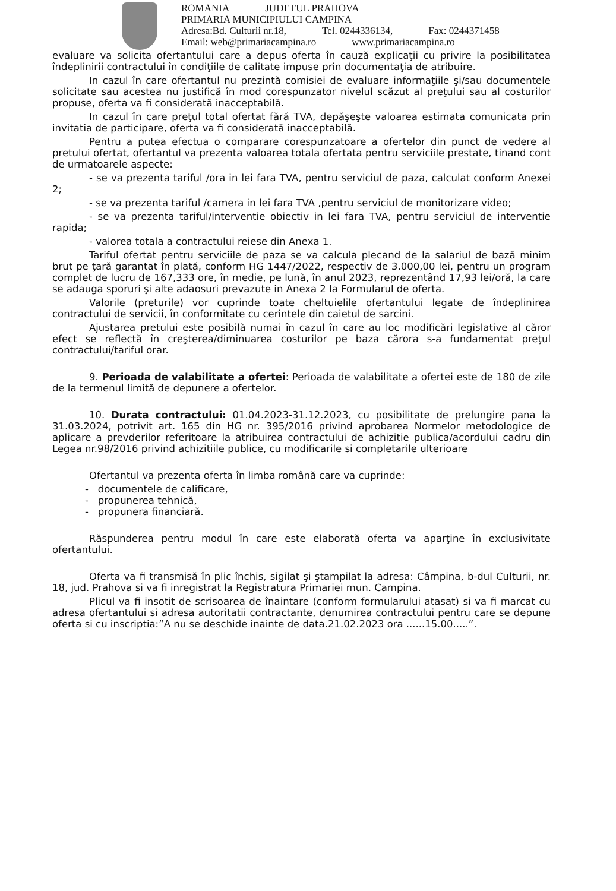ROMANIA JUDETUL PRAHOVA
PRIMARIA MUNICIPIULUI CAMPINA
Adresa:Bd. Culturii nr.18, Tel. 0244336134, Fax: 0244371458
Email: web@primariacampina.ro www.primariacampina.ro
evaluare va solicita ofertantului care a depus oferta în cauză explicaţii cu privire la posibilitatea îndeplinirii contractului în condiţiile de calitate impuse prin documentaţia de atribuire.
In cazul în care ofertantul nu prezintă comisiei de evaluare informaţiile şi/sau documentele solicitate sau acestea nu justifică în mod corespunzator nivelul scăzut al preţului sau al costurilor propuse, oferta va fi considerată inacceptabilă.
In cazul în care preţul total ofertat fără TVA, depăşeşte valoarea estimata comunicata prin invitatia de participare, oferta va fi considerată inacceptabilă.
Pentru a putea efectua o comparare corespunzatoare a ofertelor din punct de vedere al pretului ofertat, ofertantul va prezenta valoarea totala ofertata pentru serviciile prestate, tinand cont de urmatoarele aspecte:
- se va prezenta tariful /ora in lei fara TVA, pentru serviciul de paza, calculat conform Anexei 2;
- se va prezenta tariful /camera in lei fara TVA ,pentru serviciul de monitorizare video;
- se va prezenta tariful/interventie obiectiv in lei fara TVA, pentru serviciul de interventie rapida;
- valorea totala a contractului reiese din Anexa 1.
Tariful ofertat pentru serviciile de paza se va calcula plecand de la salariul de bază minim brut pe ţară garantat în plată, conform HG 1447/2022, respectiv de 3.000,00 lei, pentru un program complet de lucru de 167,333 ore, în medie, pe lună, în anul 2023, reprezentând 17,93 lei/oră, la care se adauga sporuri şi alte adaosuri prevazute in Anexa 2 la Formularul de oferta.
Valorile (preturile) vor cuprinde toate cheltuielile ofertantului legate de îndeplinirea contractului de servicii, în conformitate cu cerintele din caietul de sarcini.
Ajustarea pretului este posibilă numai în cazul în care au loc modificări legislative al căror efect se reflectă în creşterea/diminuarea costurilor pe baza cărora s-a fundamentat preţul contractului/tariful orar.
9. Perioada de valabilitate a ofertei: Perioada de valabilitate a ofertei este de 180 de zile de la termenul limită de depunere a ofertelor.
10. Durata contractului: 01.04.2023-31.12.2023, cu posibilitate de prelungire pana la 31.03.2024, potrivit art. 165 din HG nr. 395/2016 privind aprobarea Normelor metodologice de aplicare a prevderilor referitoare la atribuirea contractului de achizitie publica/acordului cadru din Legea nr.98/2016 privind achizitiile publice, cu modificarile si completarile ulterioare
Ofertantul va prezenta oferta în limba română care va cuprinde:
- documentele de calificare,
- propunerea tehnică,
- propunera financiară.
Răspunderea pentru modul în care este elaborată oferta va aparţine în exclusivitate ofertantului.
Oferta va fi transmisă în plic închis, sigilat şi ştampilat la adresa: Câmpina, b-dul Culturii, nr. 18, jud. Prahova si va fi inregistrat la Registratura Primariei mun. Campina.
Plicul va fi insotit de scrisoarea de înaintare (conform formularului atasat) si va fi marcat cu adresa ofertantului si adresa autoritatii contractante, denumirea contractului pentru care se depune oferta si cu inscriptia:”A nu se deschide inainte de data.21.02.2023 ora ......15.00.....”.